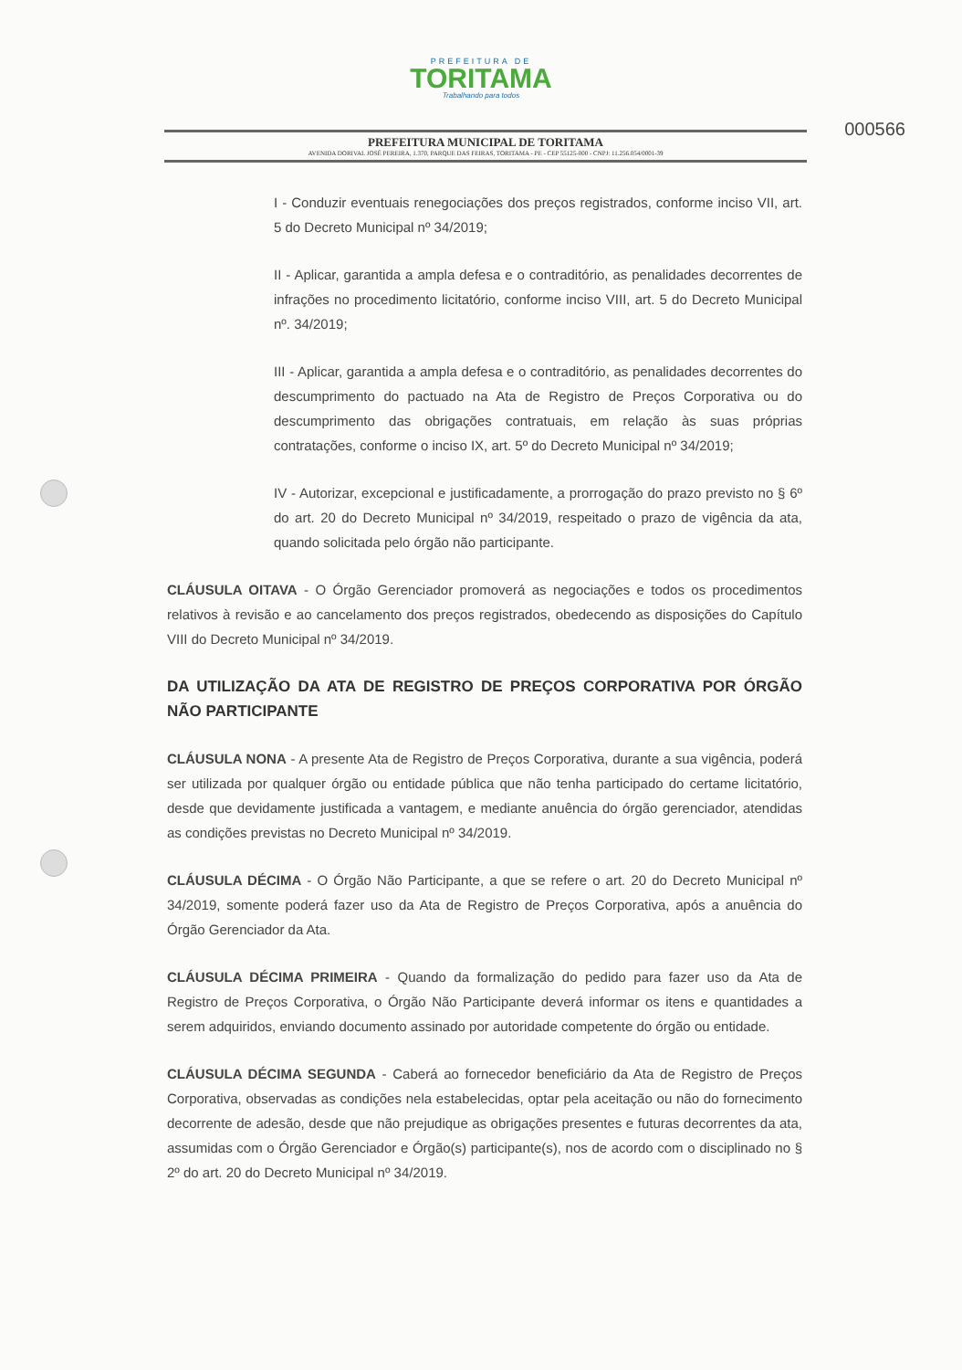000566
PREFEITURA DE
TORITAMA
Trabalhando para todos
PREFEITURA MUNICIPAL DE TORITAMA
AVENIDA DORIVAL JOSÉ PEREIRA, 1.370, PARQUE DAS FEIRAS, TORITAMA - PE - CEP 55125-000 - CNPJ: 11.256.054/0001-39
I - Conduzir eventuais renegociações dos preços registrados, conforme inciso VII, art. 5 do Decreto Municipal nº 34/2019;
II - Aplicar, garantida a ampla defesa e o contraditório, as penalidades decorrentes de infrações no procedimento licitatório, conforme inciso VIII, art. 5 do Decreto Municipal nº. 34/2019;
III - Aplicar, garantida a ampla defesa e o contraditório, as penalidades decorrentes do descumprimento do pactuado na Ata de Registro de Preços Corporativa ou do descumprimento das obrigações contratuais, em relação às suas próprias contratações, conforme o inciso IX, art. 5º do Decreto Municipal nº 34/2019;
IV - Autorizar, excepcional e justificadamente, a prorrogação do prazo previsto no § 6º do art. 20 do Decreto Municipal nº 34/2019, respeitado o prazo de vigência da ata, quando solicitada pelo órgão não participante.
CLÁUSULA OITAVA - O Órgão Gerenciador promoverá as negociações e todos os procedimentos relativos à revisão e ao cancelamento dos preços registrados, obedecendo as disposições do Capítulo VIII do Decreto Municipal nº 34/2019.
DA UTILIZAÇÃO DA ATA DE REGISTRO DE PREÇOS CORPORATIVA POR ÓRGÃO NÃO PARTICIPANTE
CLÁUSULA NONA - A presente Ata de Registro de Preços Corporativa, durante a sua vigência, poderá ser utilizada por qualquer órgão ou entidade pública que não tenha participado do certame licitatório, desde que devidamente justificada a vantagem, e mediante anuência do órgão gerenciador, atendidas as condições previstas no Decreto Municipal nº 34/2019.
CLÁUSULA DÉCIMA - O Órgão Não Participante, a que se refere o art. 20 do Decreto Municipal nº 34/2019, somente poderá fazer uso da Ata de Registro de Preços Corporativa, após a anuência do Órgão Gerenciador da Ata.
CLÁUSULA DÉCIMA PRIMEIRA - Quando da formalização do pedido para fazer uso da Ata de Registro de Preços Corporativa, o Órgão Não Participante deverá informar os itens e quantidades a serem adquiridos, enviando documento assinado por autoridade competente do órgão ou entidade.
CLÁUSULA DÉCIMA SEGUNDA - Caberá ao fornecedor beneficiário da Ata de Registro de Preços Corporativa, observadas as condições nela estabelecidas, optar pela aceitação ou não do fornecimento decorrente de adesão, desde que não prejudique as obrigações presentes e futuras decorrentes da ata, assumidas com o Órgão Gerenciador e Órgão(s) participante(s), nos de acordo com o disciplinado no § 2º do art. 20 do Decreto Municipal nº 34/2019.